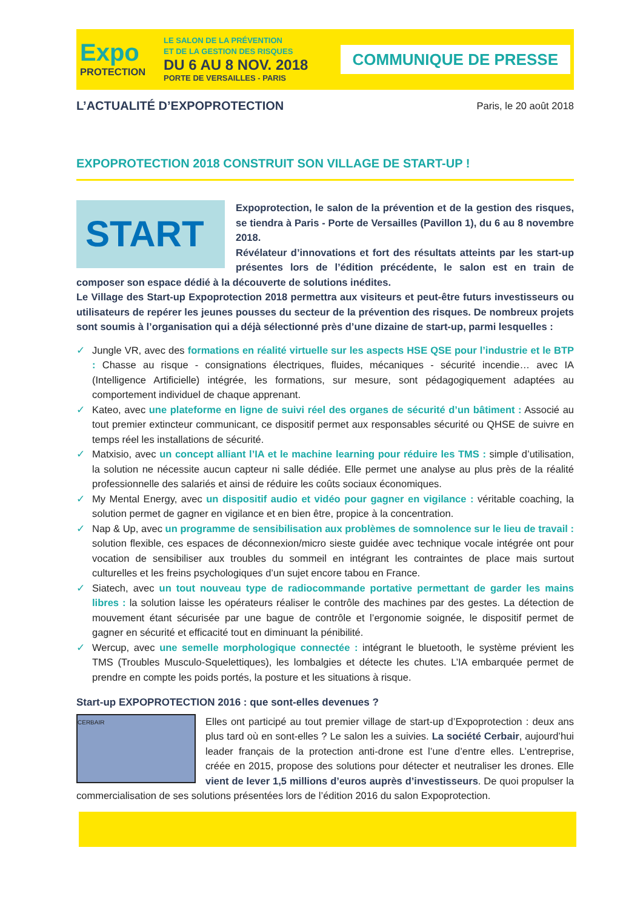Expo
PROTECTION
LE SALON DE LA PRÉVENTION
ET DE LA GESTION DES RISQUES
DU 6 AU 8 NOV. 2018
PORTE DE VERSAILLES - PARIS
COMMUNIQUE DE PRESSE
L’ACTUALITÉ D’EXPOPROTECTION
Paris, le 20 août 2018
EXPOPROTECTION 2018 CONSTRUIT SON VILLAGE DE START-UP !
START
Expoprotection, le salon de la prévention et de la gestion des risques, se tiendra à Paris - Porte de Versailles (Pavillon 1), du 6 au 8 novembre 2018.
Révélateur d’innovations et fort des résultats atteints par les start-up présentes lors de l’édition précédente, le salon est en train de composer son espace dédié à la découverte de solutions inédites.
Le Village des Start-up Expoprotection 2018 permettra aux visiteurs et peut-être futurs investisseurs ou utilisateurs de repérer les jeunes pousses du secteur de la prévention des risques. De nombreux projets sont soumis à l’organisation qui a déjà sélectionné près d’une dizaine de start-up, parmi lesquelles :
✓ Jungle VR, avec des formations en réalité virtuelle sur les aspects HSE QSE pour l’industrie et le BTP : Chasse au risque - consignations électriques, fluides, mécaniques - sécurité incendie… avec IA (Intelligence Artificielle) intégrée, les formations, sur mesure, sont pédagogiquement adaptées au comportement individuel de chaque apprenant.
✓ Kateo, avec une plateforme en ligne de suivi réel des organes de sécurité d’un bâtiment : Associé au tout premier extincteur communicant, ce dispositif permet aux responsables sécurité ou QHSE de suivre en temps réel les installations de sécurité.
✓ Matxisio, avec un concept alliant l’IA et le machine learning pour réduire les TMS : simple d’utilisation, la solution ne nécessite aucun capteur ni salle dédiée. Elle permet une analyse au plus près de la réalité professionnelle des salariés et ainsi de réduire les coûts sociaux économiques.
✓ My Mental Energy, avec un dispositif audio et vidéo pour gagner en vigilance : véritable coaching, la solution permet de gagner en vigilance et en bien être, propice à la concentration.
✓ Nap & Up, avec un programme de sensibilisation aux problèmes de somnolence sur le lieu de travail : solution flexible, ces espaces de déconnexion/micro sieste guidée avec technique vocale intégrée ont pour vocation de sensibiliser aux troubles du sommeil en intégrant les contraintes de place mais surtout culturelles et les freins psychologiques d’un sujet encore tabou en France.
✓ Siatech, avec un tout nouveau type de radiocommande portative permettant de garder les mains libres : la solution laisse les opérateurs réaliser le contrôle des machines par des gestes. La détection de mouvement étant sécurisée par une bague de contrôle et l’ergonomie soignée, le dispositif permet de gagner en sécurité et efficacité tout en diminuant la pénibilité.
✓ Wercup, avec une semelle morphologique connectée : intégrant le bluetooth, le système prévient les TMS (Troubles Musculo-Squelettiques), les lombalgies et détecte les chutes. L’IA embarquée permet de prendre en compte les poids portés, la posture et les situations à risque.
Start-up EXPOPROTECTION 2016 : que sont-elles devenues ?
CERBAIR Elles ont participé au tout premier village de start-up d’Expoprotection : deux ans plus tard où en sont-elles ? Le salon les a suivies. La société Cerbair, aujourd’hui leader français de la protection anti-drone est l’une d’entre elles. L’entreprise, créée en 2015, propose des solutions pour détecter et neutraliser les drones. Elle vient de lever 1,5 millions d’euros auprès d’investisseurs. De quoi propulser la commercialisation de ses solutions présentées lors de l’édition 2016 du salon Expoprotection.